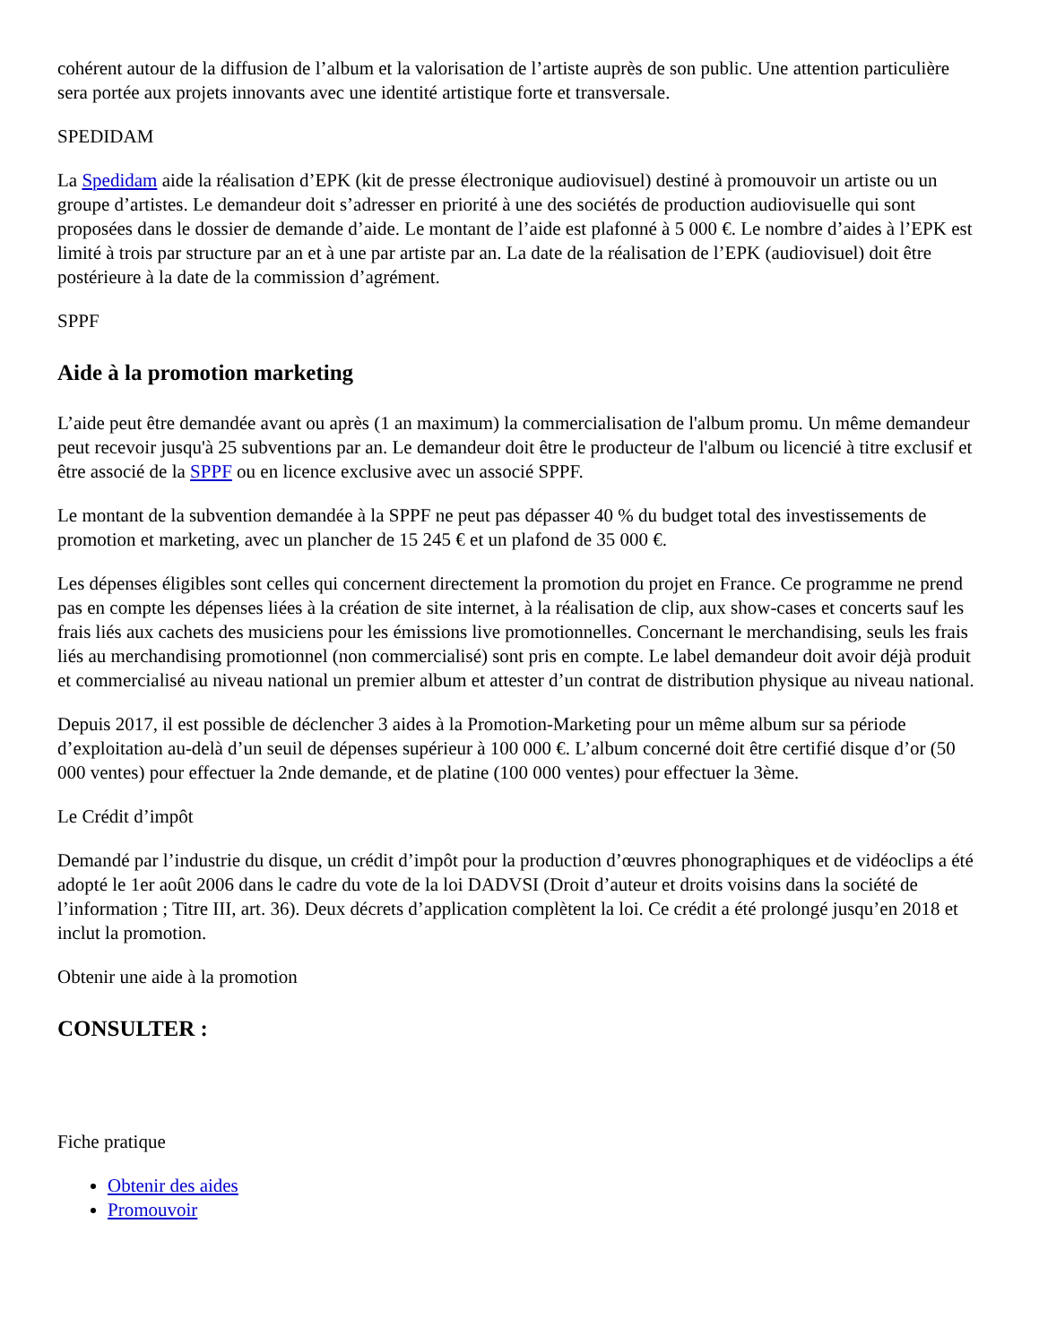cohérent autour de la diffusion de l’album et la valorisation de l’artiste auprès de son public. Une attention particulière sera portée aux projets innovants avec une identité artistique forte et transversale.
SPEDIDAM
La Spedidam aide la réalisation d’EPK (kit de presse électronique audiovisuel) destiné à promouvoir un artiste ou un groupe d’artistes. Le demandeur doit s’adresser en priorité à une des sociétés de production audiovisuelle qui sont proposées dans le dossier de demande d’aide. Le montant de l’aide est plafonné à 5 000 €. Le nombre d’aides à l’EPK est limité à trois par structure par an et à une par artiste par an. La date de la réalisation de l’EPK (audiovisuel) doit être postérieure à la date de la commission d’agrément.
SPPF
Aide à la promotion marketing
L’aide peut être demandée avant ou après (1 an maximum) la commercialisation de l'album promu. Un même demandeur peut recevoir jusqu'à 25 subventions par an. Le demandeur doit être le producteur de l'album ou licencié à titre exclusif et être associé de la SPPF ou en licence exclusive avec un associé SPPF.
Le montant de la subvention demandée à la SPPF ne peut pas dépasser 40 % du budget total des investissements de promotion et marketing, avec un plancher de 15 245 € et un plafond de 35 000 €.
Les dépenses éligibles sont celles qui concernent directement la promotion du projet en France. Ce programme ne prend pas en compte les dépenses liées à la création de site internet, à la réalisation de clip, aux show-cases et concerts sauf les frais liés aux cachets des musiciens pour les émissions live promotionnelles. Concernant le merchandising, seuls les frais liés au merchandising promotionnel (non commercialisé) sont pris en compte. Le label demandeur doit avoir déjà produit et commercialisé au niveau national un premier album et attester d’un contrat de distribution physique au niveau national.
Depuis 2017, il est possible de déclencher 3 aides à la Promotion-Marketing pour un même album sur sa période d’exploitation au-delà d’un seuil de dépenses supérieur à 100 000 €. L’album concerné doit être certifié disque d’or (50 000 ventes) pour effectuer la 2nde demande, et de platine (100 000 ventes) pour effectuer la 3ème.
Le Crédit d’impôt
Demandé par l’industrie du disque, un crédit d’impôt pour la production d’œuvres phonographiques et de vidéoclips a été adopté le 1er août 2006 dans le cadre du vote de la loi DADVSI (Droit d’auteur et droits voisins dans la société de l’information ; Titre III, art. 36). Deux décrets d’application complètent la loi. Ce crédit a été prolongé jusqu’en 2018 et inclut la promotion.
Obtenir une aide à la promotion
CONSULTER :
Fiche pratique
Obtenir des aides
Promouvoir